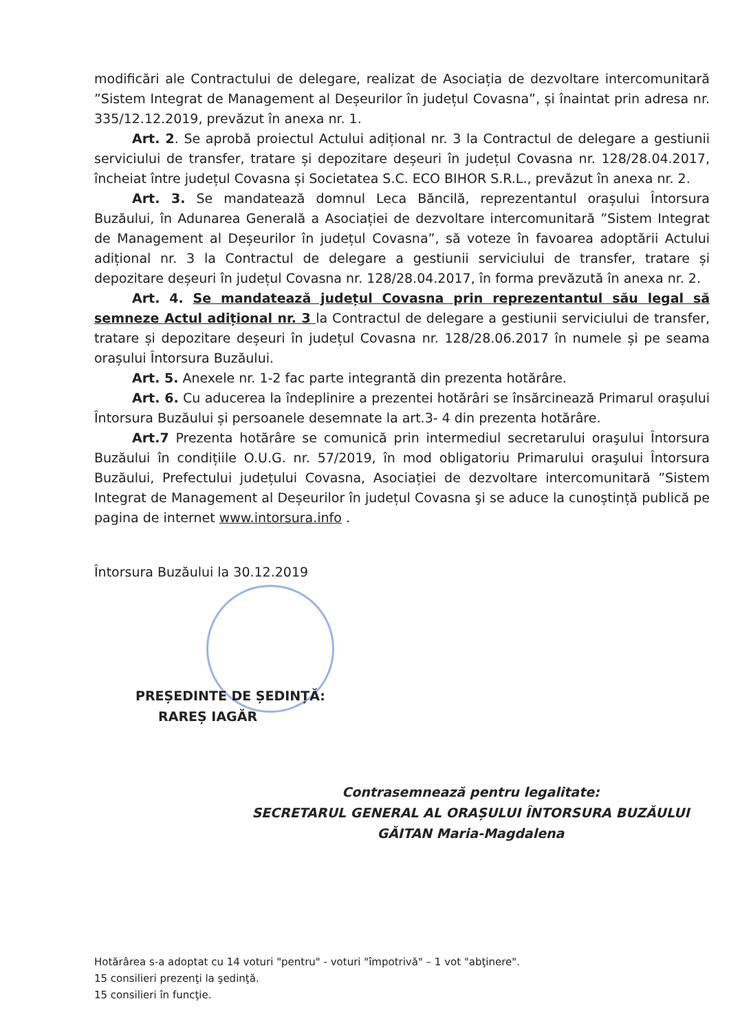modificări ale Contractului de delegare, realizat de Asociația de dezvoltare intercomunitară ”Sistem Integrat de Management al Deșeurilor în județul Covasna”, și înaintat prin adresa nr. 335/12.12.2019, prevăzut în anexa nr. 1.
Art. 2. Se aprobă proiectul Actului adițional nr. 3 la Contractul de delegare a gestiunii serviciului de transfer, tratare și depozitare deșeuri în județul Covasna nr. 128/28.04.2017, încheiat între județul Covasna și Societatea S.C. ECO BIHOR S.R.L., prevăzut în anexa nr. 2.
Art. 3. Se mandatează domnul Leca Băncilă, reprezentantul orașului Întorsura Buzăului, în Adunarea Generală a Asociației de dezvoltare intercomunitară ”Sistem Integrat de Management al Deșeurilor în județul Covasna”, să voteze în favoarea adoptării Actului adițional nr. 3 la Contractul de delegare a gestiunii serviciului de transfer, tratare și depozitare deșeuri în județul Covasna nr. 128/28.04.2017, în forma prevăzută în anexa nr. 2.
Art. 4. Se mandatează județul Covasna prin reprezentantul său legal să semneze Actul adițional nr. 3 la Contractul de delegare a gestiunii serviciului de transfer, tratare și depozitare deșeuri în județul Covasna nr. 128/28.06.2017 în numele și pe seama orașului Întorsura Buzăului.
Art. 5. Anexele nr. 1-2 fac parte integrantă din prezenta hotărâre.
Art. 6. Cu aducerea la îndeplinire a prezentei hotărâri se însărcinează Primarul orașului Întorsura Buzăului și persoanele desemnate la art.3- 4 din prezenta hotărâre.
Art.7 Prezenta hotărâre se comunică prin intermediul secretarului oraşului Întorsura Buzăului în condițiile O.U.G. nr. 57/2019, în mod obligatoriu Primarului oraşului Întorsura Buzăului, Prefectului județului Covasna, Asociației de dezvoltare intercomunitară ”Sistem Integrat de Management al Deșeurilor în județul Covasna şi se aduce la cunoștință publică pe pagina de internet www.intorsura.info .
Întorsura Buzăului la 30.12.2019
PREȘEDINTE DE ȘEDINȚĂ:
RAREȘ IAGĂR
Contrasemnează pentru legalitate:
SECRETARUL GENERAL AL ORAȘULUI ÎNTORSURA BUZĂULUI
GĂITAN Maria-Magdalena
Hotărârea s-a adoptat cu 14 voturi "pentru" - voturi "împotrivă" – 1 vot "abţinere".
15 consilieri prezenţi la şedinţă.
15 consilieri în funcţie.